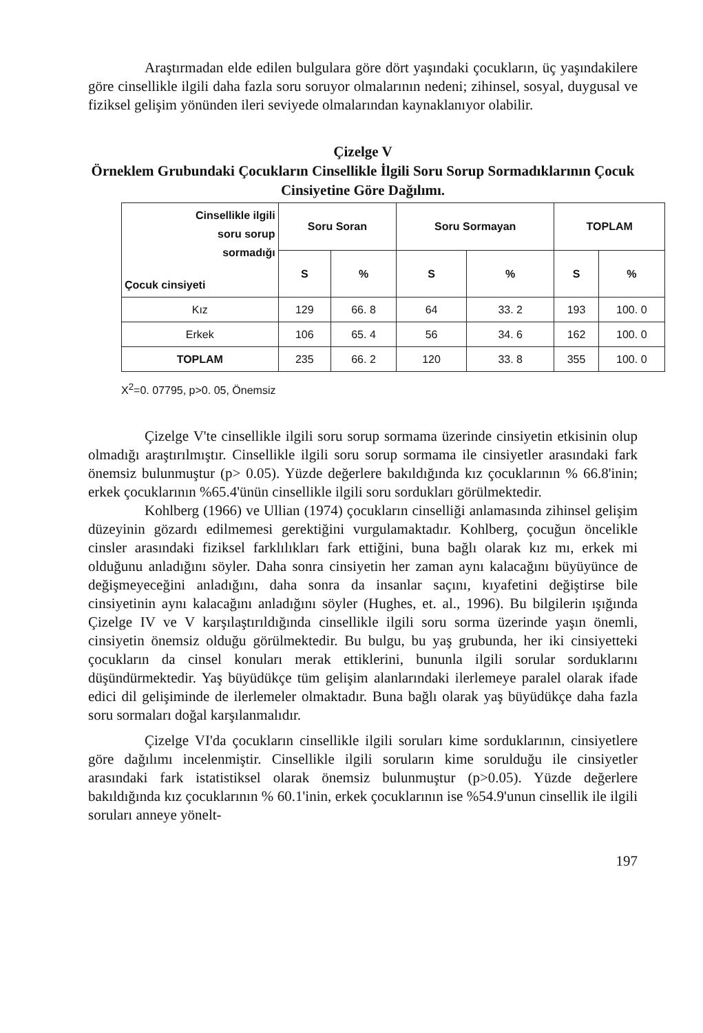Araştırmadan elde edilen bulgulara göre dört yaşındaki çocukların, üç yaşındakilere göre cinsellikle ilgili daha fazla soru soruyor olmalarının nedeni; zihinsel, sosyal, duygusal ve fiziksel gelişim yönünden ileri seviyede olmalarından kaynaklanıyor olabilir.
Çizelge V
Örneklem Grubundaki Çocukların Cinsellikle İlgili Soru Sorup Sormadıklarının Çocuk Cinsiyetine Göre Dağılımı.
| Cinsellikle ilgili soru sorup sormadığı Çocuk cinsiyeti | Soru Soran | | Soru Sormayan | | TOPLAM | |
| --- | --- | --- | --- | --- | --- | --- |
| | S | % | S | % | S | % |
| Kız | 129 | 66. 8 | 64 | 33. 2 | 193 | 100. 0 |
| Erkek | 106 | 65. 4 | 56 | 34. 6 | 162 | 100. 0 |
| TOPLAM | 235 | 66. 2 | 120 | 33. 8 | 355 | 100. 0 |
X<sup>2</sup>=0. 07795, p>0. 05, Önemsiz
Çizelge V'te cinsellikle ilgili soru sorup sormama üzerinde cinsiyetin etkisinin olup olmadığı araştırılmıştır. Cinsellikle ilgili soru sorup sormama ile cinsiyetler arasındaki fark önemsiz bulunmuştur (p> 0.05). Yüzde değerlere bakıldığında kız çocuklarının % 66.8'inin; erkek çocuklarının %65.4'ünün cinsellikle ilgili soru sordukları görülmektedir.
Kohlberg (1966) ve Ullian (1974) çocukların cinselliği anlamasında zihinsel gelişim düzeyinin gözardı edilmemesi gerektiğini vurgulamaktadır. Kohlberg, çocuğun öncelikle cinsler arasındaki fiziksel farklılıkları fark ettiğini, buna bağlı olarak kız mı, erkek mi olduğunu anladığını söyler. Daha sonra cinsiyetin her zaman aynı kalacağını büyüyünce de değişmeyeceğini anladığını, daha sonra da insanlar saçını, kıyafetini değiştirse bile cinsiyetinin aynı kalacağını anladığını söyler (Hughes, et. al., 1996). Bu bilgilerin ışığında Çizelge IV ve V karşılaştırıldığında cinsellikle ilgili soru sorma üzerinde yaşın önemli, cinsiyetin önemsiz olduğu görülmektedir. Bu bulgu, bu yaş grubunda, her iki cinsiyetteki çocukların da cinsel konuları merak ettiklerini, bununla ilgili sorular sorduklarını düşündürmektedir. Yaş büyüdükçe tüm gelişim alanlarındaki ilerlemeye paralel olarak ifade edici dil gelişiminde de ilerlemeler olmaktadır. Buna bağlı olarak yaş büyüdükçe daha fazla soru sormaları doğal karşılanmalıdır.
Çizelge VI'da çocukların cinsellikle ilgili soruları kime sorduklarının, cinsiyetlere göre dağılımı incelenmiştir. Cinsellikle ilgili soruların kime sorulduğu ile cinsiyetler arasındaki fark istatistiksel olarak önemsiz bulunmuştur (p>0.05). Yüzde değerlere bakıldığında kız çocuklarının % 60.1'inin, erkek çocuklarının ise %54.9'unun cinsellik ile ilgili soruları anneye yönelt-
197